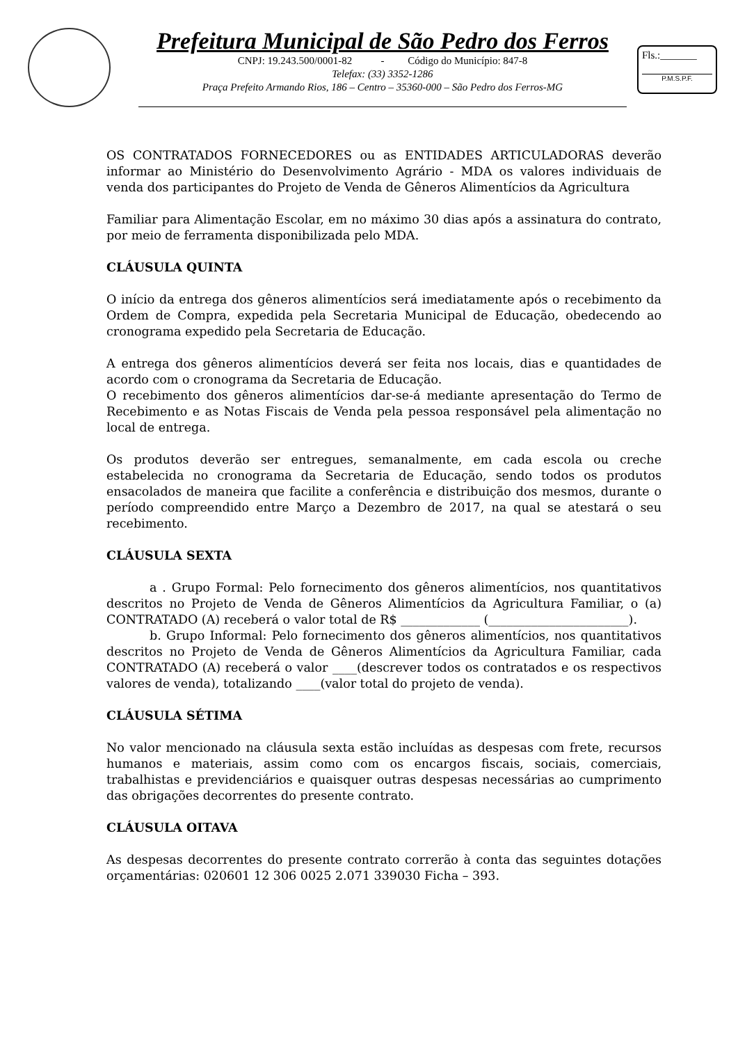Prefeitura Municipal de São Pedro dos Ferros
CNPJ: 19.243.500/0001-82 - Código do Município: 847-8
Telefax: (33) 3352-1286
Praça Prefeito Armando Rios, 186 – Centro – 35360-000 – São Pedro dos Ferros-MG
Fls.:_______
P.M.S.P.F.
OS CONTRATADOS FORNECEDORES ou as ENTIDADES ARTICULADORAS deverão informar ao Ministério do Desenvolvimento Agrário - MDA os valores individuais de venda dos participantes do Projeto de Venda de Gêneros Alimentícios da Agricultura
Familiar para Alimentação Escolar, em no máximo 30 dias após a assinatura do contrato, por meio de ferramenta disponibilizada pelo MDA.
CLÁUSULA QUINTA
O início da entrega dos gêneros alimentícios será imediatamente após o recebimento da Ordem de Compra, expedida pela Secretaria Municipal de Educação, obedecendo ao cronograma expedido pela Secretaria de Educação.
A entrega dos gêneros alimentícios deverá ser feita nos locais, dias e quantidades de acordo com o cronograma da Secretaria de Educação.
O recebimento dos gêneros alimentícios dar-se-á mediante apresentação do Termo de Recebimento e as Notas Fiscais de Venda pela pessoa responsável pela alimentação no local de entrega.
Os produtos deverão ser entregues, semanalmente, em cada escola ou creche estabelecida no cronograma da Secretaria de Educação, sendo todos os produtos ensacolados de maneira que facilite a conferência e distribuição dos mesmos, durante o período compreendido entre Março a Dezembro de 2017, na qual se atestará o seu recebimento.
CLÁUSULA SEXTA
a . Grupo Formal: Pelo fornecimento dos gêneros alimentícios, nos quantitativos descritos no Projeto de Venda de Gêneros Alimentícios da Agricultura Familiar, o (a) CONTRATADO (A) receberá o valor total de R$ _____________ (_______________________).
b. Grupo Informal: Pelo fornecimento dos gêneros alimentícios, nos quantitativos descritos no Projeto de Venda de Gêneros Alimentícios da Agricultura Familiar, cada CONTRATADO (A) receberá o valor ____(descrever todos os contratados e os respectivos valores de venda), totalizando ____(valor total do projeto de venda).
CLÁUSULA SÉTIMA
No valor mencionado na cláusula sexta estão incluídas as despesas com frete, recursos humanos e materiais, assim como com os encargos fiscais, sociais, comerciais, trabalhistas e previdenciários e quaisquer outras despesas necessárias ao cumprimento das obrigações decorrentes do presente contrato.
CLÁUSULA OITAVA
As despesas decorrentes do presente contrato correrão à conta das seguintes dotações orçamentárias: 020601 12 306 0025 2.071 339030 Ficha – 393.